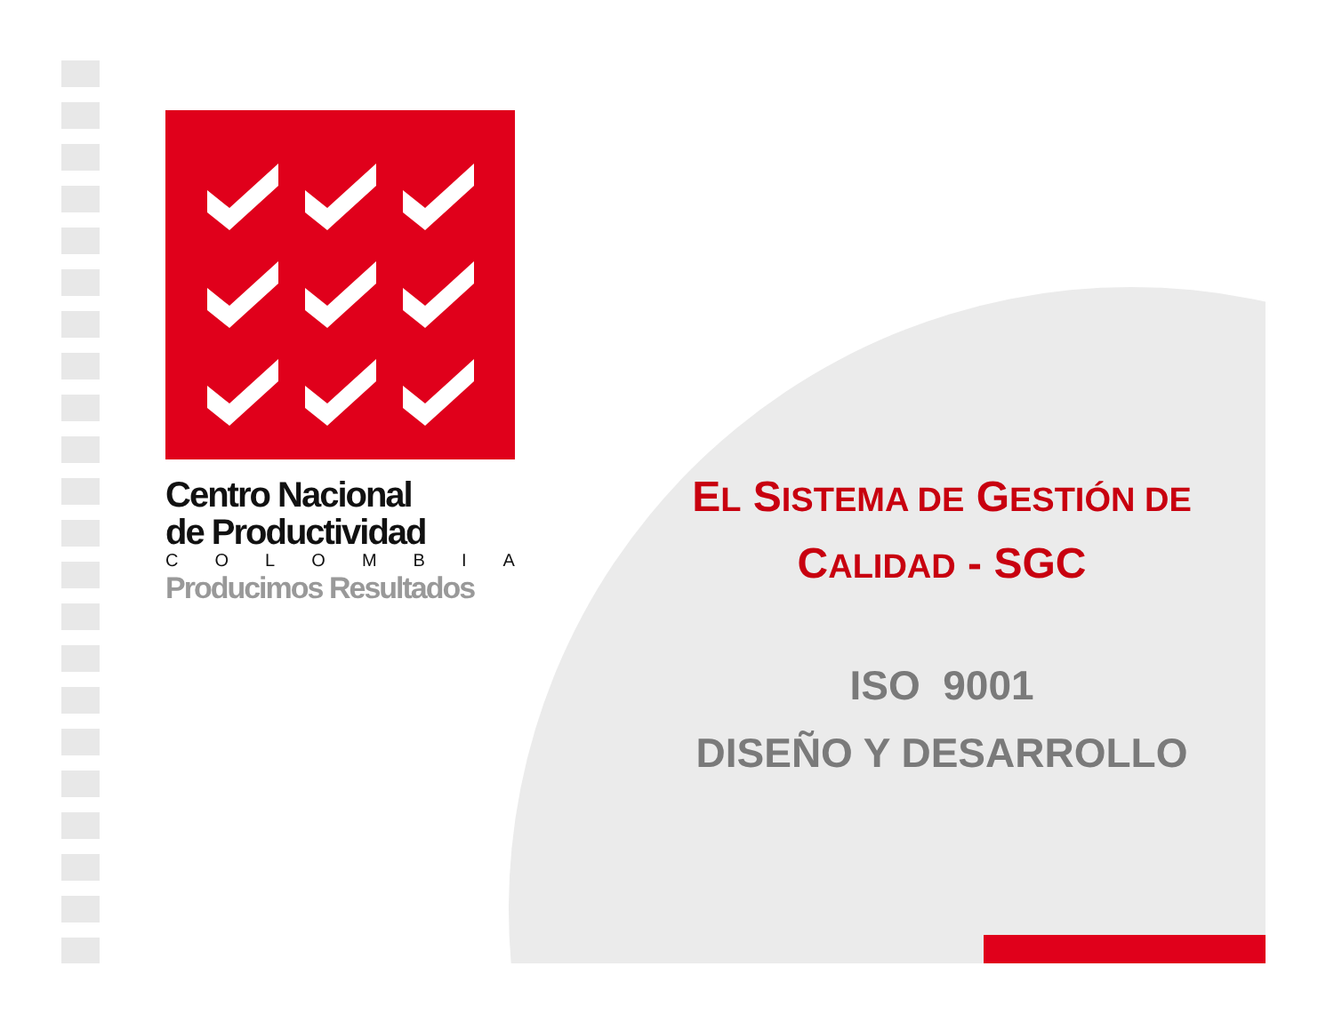Centro Nacional
de Productividad
C O L O M B I A
Producimos Resultados
EL SISTEMA DE GESTIÓN DE
CALIDAD - SGC
ISO 9001
DISEÑO Y DESARROLLO